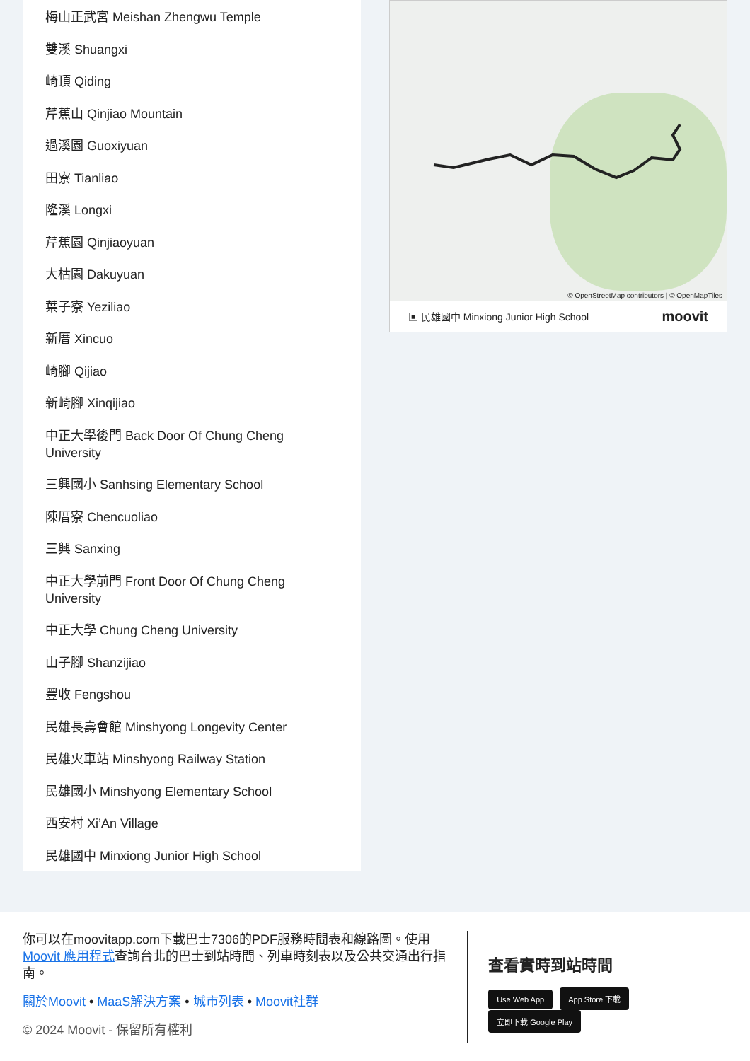梅山正武宮 Meishan Zhengwu Temple
雙溪 Shuangxi
崎頂 Qiding
芹蕉山 Qinjiao Mountain
過溪園 Guoxiyuan
田寮 Tianliao
隆溪 Longxi
芹蕉園 Qinjiaoyuan
大枯園 Dakuyuan
葉子寮 Yeziliao
新厝 Xincuo
崎腳 Qijiao
新崎腳 Xinqijiao
中正大學後門 Back Door Of Chung Cheng University
三興國小 Sanhsing Elementary School
陳厝寮 Chencuoliao
三興 Sanxing
中正大學前門 Front Door Of Chung Cheng University
中正大學 Chung Cheng University
山子腳 Shanzijiao
豐收 Fengshou
民雄長壽會館 Minshyong Longevity Center
民雄火車站 Minshyong Railway Station
民雄國小 Minshyong Elementary School
西安村 Xi’An Village
民雄國中 Minxiong Junior High School
© OpenStreetMap contributors | © OpenMapTiles
▣ 民雄國中 Minxiong Junior High School moovit
你可以在moovitapp.com下載巴士7306的PDF服務時間表和線路圖。使用Moovit 應用程式查詢台北的巴士到站時間、列車時刻表以及公共交通出行指南。
關於Moovit • MaaS解決方案 • 城市列表 • Moovit社群
© 2024 Moovit - 保留所有權利
查看實時到站時間
Use Web App App Store 下載 立即下載 Google Play